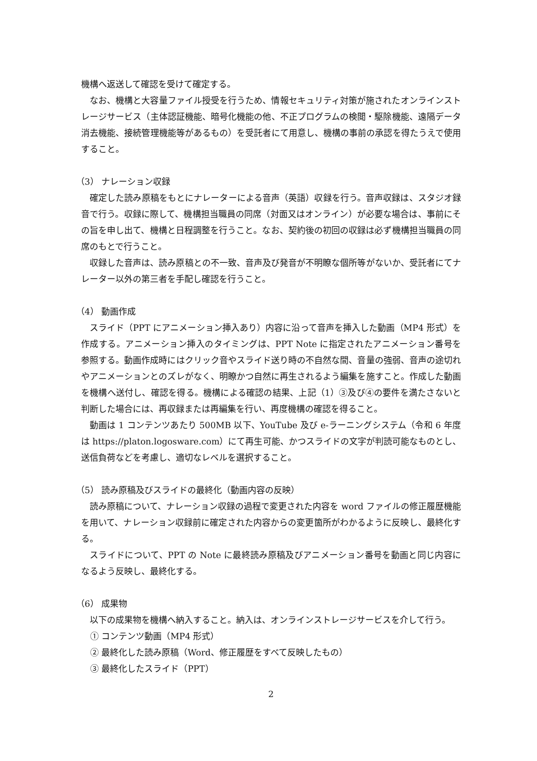機構へ返送して確認を受けて確定する。
なお、機構と大容量ファイル授受を行うため、情報セキュリティ対策が施されたオンラインストレージサービス（主体認証機能、暗号化機能の他、不正プログラムの検閲・駆除機能、遠隔データ消去機能、接続管理機能等があるもの）を受託者にて用意し、機構の事前の承認を得たうえで使用すること。
（3） ナレーション収録
確定した読み原稿をもとにナレーターによる音声（英語）収録を行う。音声収録は、スタジオ録音で行う。収録に際して、機構担当職員の同席（対面又はオンライン）が必要な場合は、事前にその旨を申し出て、機構と日程調整を行うこと。なお、契約後の初回の収録は必ず機構担当職員の同席のもとで行うこと。
収録した音声は、読み原稿との不一致、音声及び発音が不明瞭な個所等がないか、受託者にてナレーター以外の第三者を手配し確認を行うこと。
（4） 動画作成
スライド（PPT にアニメーション挿入あり）内容に沿って音声を挿入した動画（MP4 形式）を作成する。アニメーション挿入のタイミングは、PPT Note に指定されたアニメーション番号を参照する。動画作成時にはクリック音やスライド送り時の不自然な間、音量の強弱、音声の途切れやアニメーションとのズレがなく、明瞭かつ自然に再生されるよう編集を施すこと。作成した動画を機構へ送付し、確認を得る。機構による確認の結果、上記（1）③及び④の要件を満たさないと判断した場合には、再収録または再編集を行い、再度機構の確認を得ること。
動画は 1 コンテンツあたり 500MB 以下、YouTube 及び e-ラーニングシステム（令和 6 年度は https://platon.logosware.com）にて再生可能、かつスライドの文字が判読可能なものとし、送信負荷などを考慮し、適切なレベルを選択すること。
（5） 読み原稿及びスライドの最終化（動画内容の反映）
読み原稿について、ナレーション収録の過程で変更された内容を word ファイルの修正履歴機能を用いて、ナレーション収録前に確定された内容からの変更箇所がわかるように反映し、最終化する。
スライドについて、PPT の Note に最終読み原稿及びアニメーション番号を動画と同じ内容になるよう反映し、最終化する。
（6） 成果物
以下の成果物を機構へ納入すること。納入は、オンラインストレージサービスを介して行う。
① コンテンツ動画（MP4 形式）
② 最終化した読み原稿（Word、修正履歴をすべて反映したもの）
③ 最終化したスライド（PPT）
2